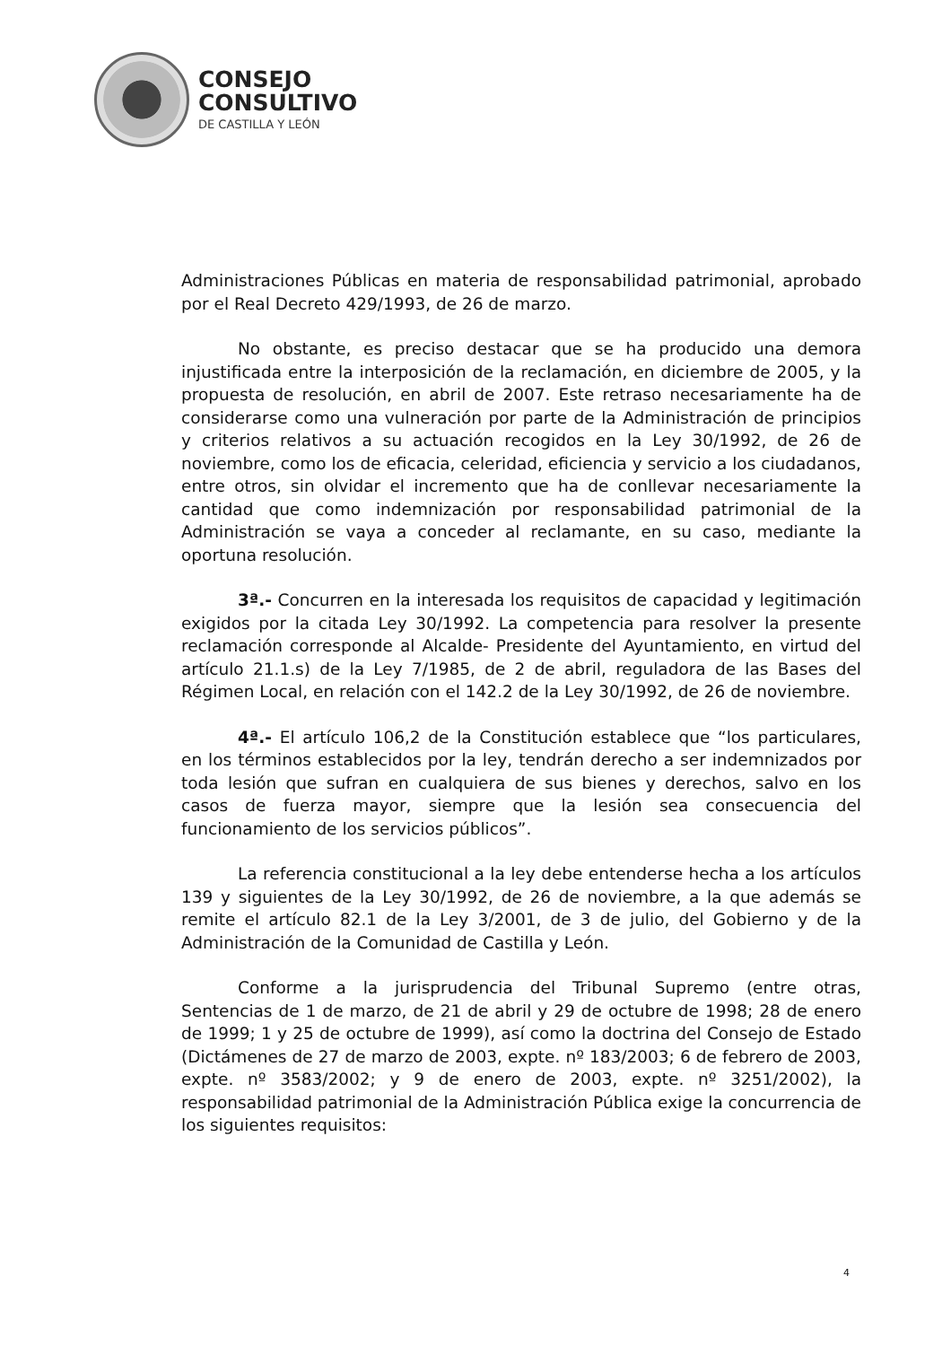CONSEJO
CONSULTIVO
DE CASTILLA Y LEÓN
Administraciones Públicas en materia de responsabilidad patrimonial, aprobado por el Real Decreto 429/1993, de 26 de marzo.
No obstante, es preciso destacar que se ha producido una demora injustificada entre la interposición de la reclamación, en diciembre de 2005, y la propuesta de resolución, en abril de 2007. Este retraso necesariamente ha de considerarse como una vulneración por parte de la Administración de principios y criterios relativos a su actuación recogidos en la Ley 30/1992, de 26 de noviembre, como los de eficacia, celeridad, eficiencia y servicio a los ciudadanos, entre otros, sin olvidar el incremento que ha de conllevar necesariamente la cantidad que como indemnización por responsabilidad patrimonial de la Administración se vaya a conceder al reclamante, en su caso, mediante la oportuna resolución.
3ª.- Concurren en la interesada los requisitos de capacidad y legitimación exigidos por la citada Ley 30/1992. La competencia para resolver la presente reclamación corresponde al Alcalde- Presidente del Ayuntamiento, en virtud del artículo 21.1.s) de la Ley 7/1985, de 2 de abril, reguladora de las Bases del Régimen Local, en relación con el 142.2 de la Ley 30/1992, de 26 de noviembre.
4ª.- El artículo 106,2 de la Constitución establece que “los particulares, en los términos establecidos por la ley, tendrán derecho a ser indemnizados por toda lesión que sufran en cualquiera de sus bienes y derechos, salvo en los casos de fuerza mayor, siempre que la lesión sea consecuencia del funcionamiento de los servicios públicos”.
La referencia constitucional a la ley debe entenderse hecha a los artículos 139 y siguientes de la Ley 30/1992, de 26 de noviembre, a la que además se remite el artículo 82.1 de la Ley 3/2001, de 3 de julio, del Gobierno y de la Administración de la Comunidad de Castilla y León.
Conforme a la jurisprudencia del Tribunal Supremo (entre otras, Sentencias de 1 de marzo, de 21 de abril y 29 de octubre de 1998; 28 de enero de 1999; 1 y 25 de octubre de 1999), así como la doctrina del Consejo de Estado (Dictámenes de 27 de marzo de 2003, expte. nº 183/2003; 6 de febrero de 2003, expte. nº 3583/2002; y 9 de enero de 2003, expte. nº 3251/2002), la responsabilidad patrimonial de la Administración Pública exige la concurrencia de los siguientes requisitos:
4